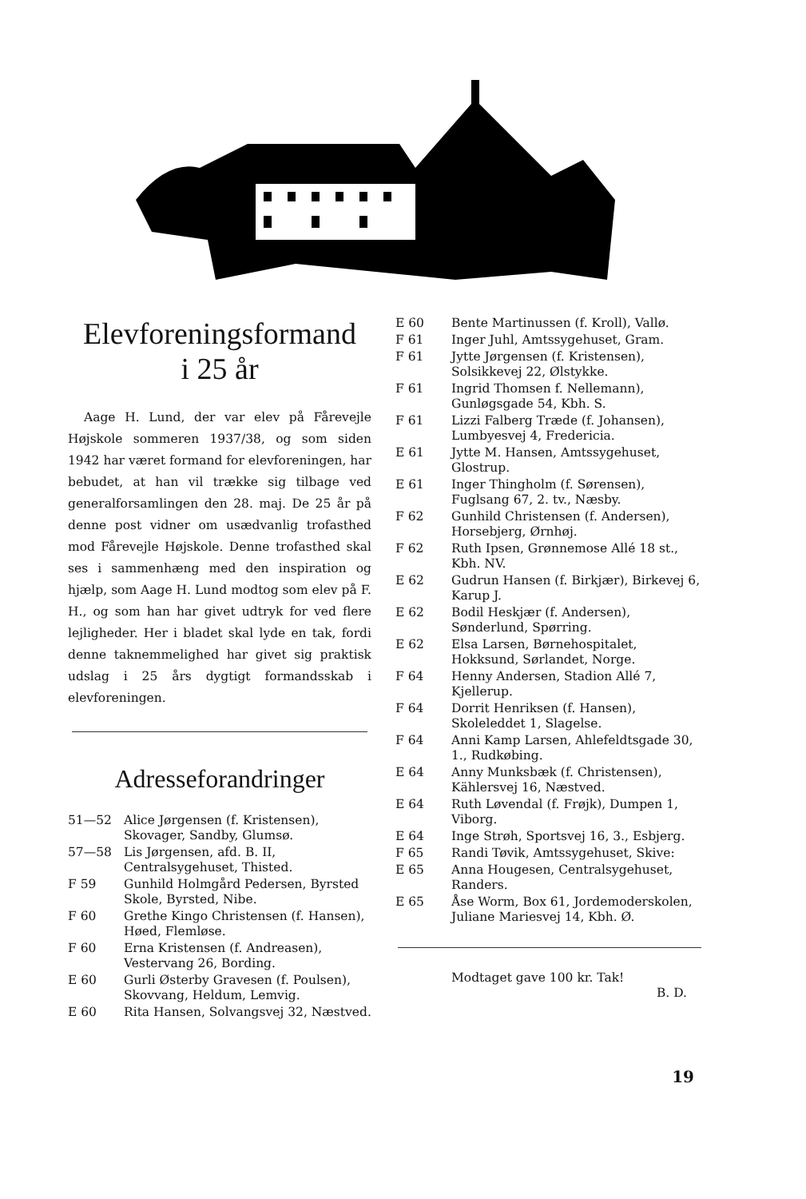Elevforeningsformand
i 25 år
Aage H. Lund, der var elev på Fårevejle Højskole sommeren 1937/38, og som siden 1942 har været formand for elevforeningen, har bebudet, at han vil trække sig tilbage ved generalforsamlingen den 28. maj. De 25 år på denne post vidner om usædvanlig trofasthed mod Fårevejle Højskole. Denne trofasthed skal ses i sammenhæng med den inspiration og hjælp, som Aage H. Lund modtog som elev på F. H., og som han har givet udtryk for ved flere lejligheder. Her i bladet skal lyde en tak, fordi denne taknemmelighed har givet sig praktisk udslag i 25 års dygtigt formandsskab i elevforeningen.
Adresseforandringer
51—52 Alice Jørgensen (f. Kristensen), Skovager, Sandby, Glumsø.
57—58 Lis Jørgensen, afd. B. II, Centralsygehuset, Thisted.
F 59 Gunhild Holmgård Pedersen, Byrsted Skole, Byrsted, Nibe.
F 60 Grethe Kingo Christensen (f. Hansen), Høed, Flemløse.
F 60 Erna Kristensen (f. Andreasen), Vestervang 26, Bording.
E 60 Gurli Østerby Gravesen (f. Poulsen), Skovvang, Heldum, Lemvig.
E 60 Rita Hansen, Solvangsvej 32, Næstved.
E 60 Bente Martinussen (f. Kroll), Vallø.
F 61 Inger Juhl, Amtssygehuset, Gram.
F 61 Jytte Jørgensen (f. Kristensen), Solsikkevej 22, Ølstykke.
F 61 Ingrid Thomsen f. Nellemann), Gunløgsgade 54, Kbh. S.
F 61 Lizzi Falberg Træde (f. Johansen), Lumbyesvej 4, Fredericia.
E 61 Jytte M. Hansen, Amtssygehuset, Glostrup.
E 61 Inger Thingholm (f. Sørensen), Fuglsang 67, 2. tv., Næsby.
F 62 Gunhild Christensen (f. Andersen), Horsebjerg, Ørnhøj.
F 62 Ruth Ipsen, Grønnemose Allé 18 st., Kbh. NV.
E 62 Gudrun Hansen (f. Birkjær), Birkevej 6, Karup J.
E 62 Bodil Heskjær (f. Andersen), Sønderlund, Spørring.
E 62 Elsa Larsen, Børnehospitalet, Hokksund, Sørlandet, Norge.
F 64 Henny Andersen, Stadion Allé 7, Kjellerup.
F 64 Dorrit Henriksen (f. Hansen), Skoleleddet 1, Slagelse.
F 64 Anni Kamp Larsen, Ahlefeldtsgade 30, 1., Rudkøbing.
E 64 Anny Munksbæk (f. Christensen), Kählersvej 16, Næstved.
E 64 Ruth Løvendal (f. Frøjk), Dumpen 1, Viborg.
E 64 Inge Strøh, Sportsvej 16, 3., Esbjerg.
F 65 Randi Tøvik, Amtssygehuset, Skive:
E 65 Anna Hougesen, Centralsygehuset, Randers.
E 65 Åse Worm, Box 61, Jordemoderskolen, Juliane Mariesvej 14, Kbh. Ø.
Modtaget gave 100 kr. Tak!
B. D.
19